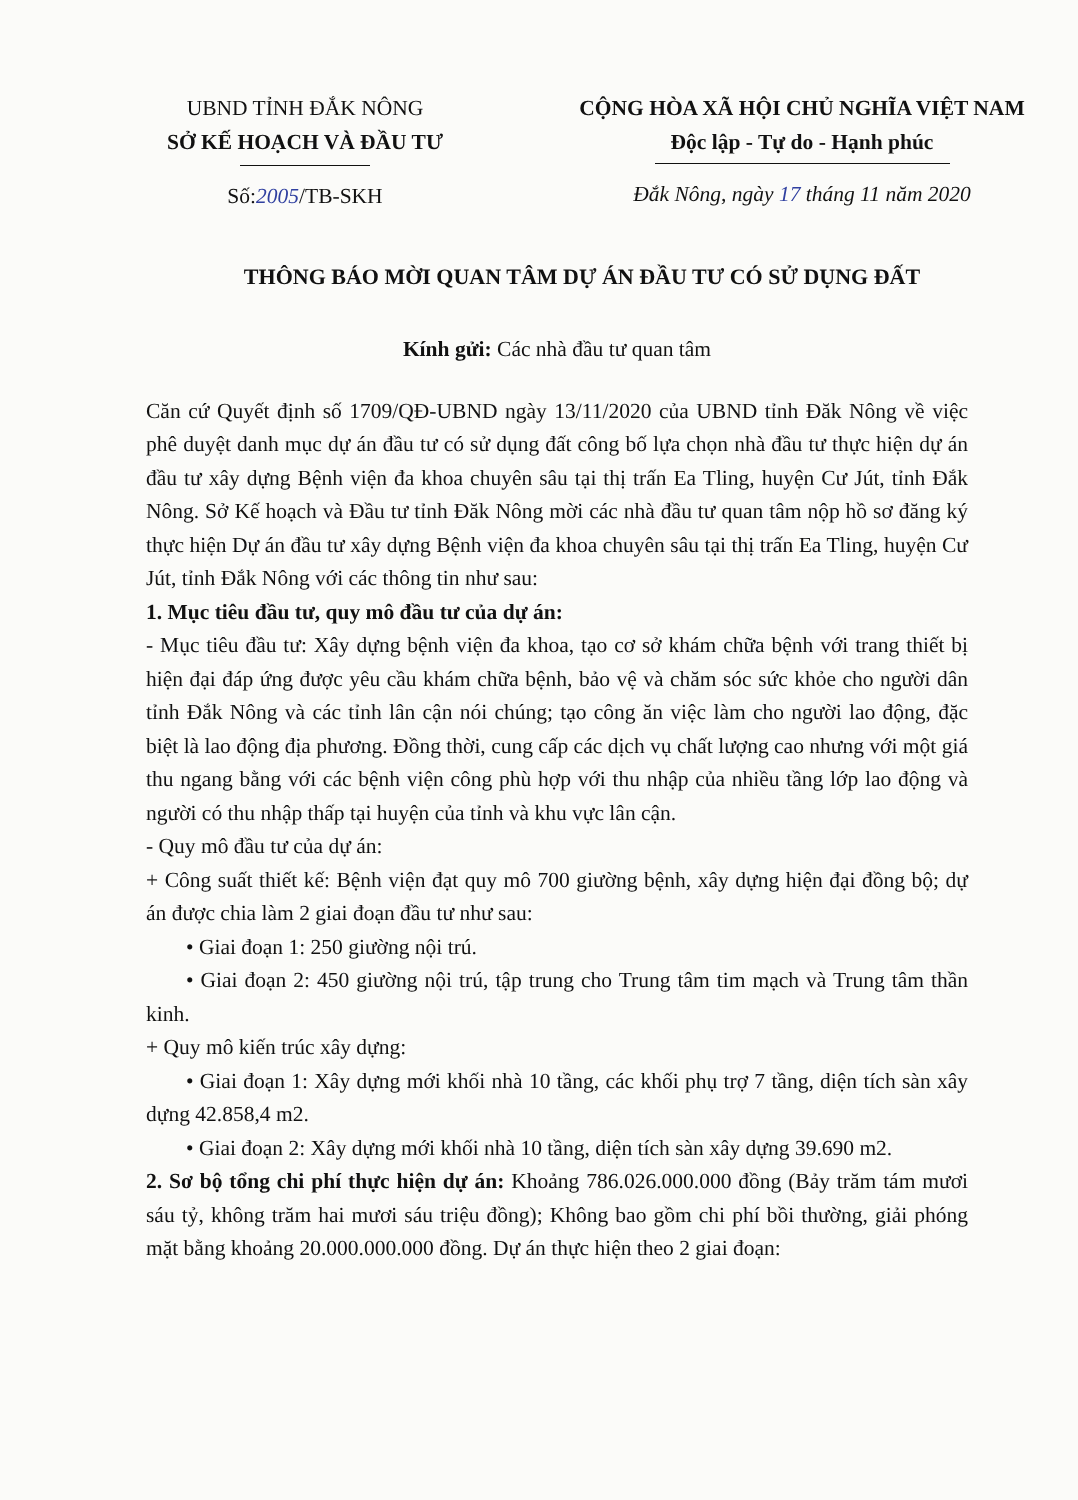UBND TỈNH ĐẮK NÔNG
SỞ KẾ HOẠCH VÀ ĐẦU TƯ
Số:2005/TB-SKH
CỘNG HÒA XÃ HỘI CHỦ NGHĨA VIỆT NAM
Độc lập - Tự do - Hạnh phúc
Đắk Nông, ngày 17 tháng 11 năm 2020
THÔNG BÁO MỜI QUAN TÂM DỰ ÁN ĐẦU TƯ CÓ SỬ DỤNG ĐẤT
Kính gửi: Các nhà đầu tư quan tâm
Căn cứ Quyết định số 1709/QĐ-UBND ngày 13/11/2020 của UBND tỉnh Đăk Nông về việc phê duyệt danh mục dự án đầu tư có sử dụng đất công bố lựa chọn nhà đầu tư thực hiện dự án đầu tư xây dựng Bệnh viện đa khoa chuyên sâu tại thị trấn Ea Tling, huyện Cư Jút, tỉnh Đắk Nông. Sở Kế hoạch và Đầu tư tỉnh Đăk Nông mời các nhà đầu tư quan tâm nộp hồ sơ đăng ký thực hiện Dự án đầu tư xây dựng Bệnh viện đa khoa chuyên sâu tại thị trấn Ea Tling, huyện Cư Jút, tỉnh Đắk Nông với các thông tin như sau:
1. Mục tiêu đầu tư, quy mô đầu tư của dự án:
- Mục tiêu đầu tư: Xây dựng bệnh viện đa khoa, tạo cơ sở khám chữa bệnh với trang thiết bị hiện đại đáp ứng được yêu cầu khám chữa bệnh, bảo vệ và chăm sóc sức khỏe cho người dân tỉnh Đắk Nông và các tỉnh lân cận nói chúng; tạo công ăn việc làm cho người lao động, đặc biệt là lao động địa phương. Đồng thời, cung cấp các dịch vụ chất lượng cao nhưng với một giá thu ngang bằng với các bệnh viện công phù hợp với thu nhập của nhiều tầng lớp lao động và người có thu nhập thấp tại huyện của tỉnh và khu vực lân cận.
- Quy mô đầu tư của dự án:
+ Công suất thiết kế: Bệnh viện đạt quy mô 700 giường bệnh, xây dựng hiện đại đồng bộ; dự án được chia làm 2 giai đoạn đầu tư như sau:
• Giai đoạn 1: 250 giường nội trú.
• Giai đoạn 2: 450 giường nội trú, tập trung cho Trung tâm tim mạch và Trung tâm thần kinh.
+ Quy mô kiến trúc xây dựng:
• Giai đoạn 1: Xây dựng mới khối nhà 10 tầng, các khối phụ trợ 7 tầng, diện tích sàn xây dựng 42.858,4 m2.
• Giai đoạn 2: Xây dựng mới khối nhà 10 tầng, diện tích sàn xây dựng 39.690 m2.
2. Sơ bộ tổng chi phí thực hiện dự án: Khoảng 786.026.000.000 đồng (Bảy trăm tám mươi sáu tỷ, không trăm hai mươi sáu triệu đồng); Không bao gồm chi phí bồi thường, giải phóng mặt bằng khoảng 20.000.000.000 đồng. Dự án thực hiện theo 2 giai đoạn: